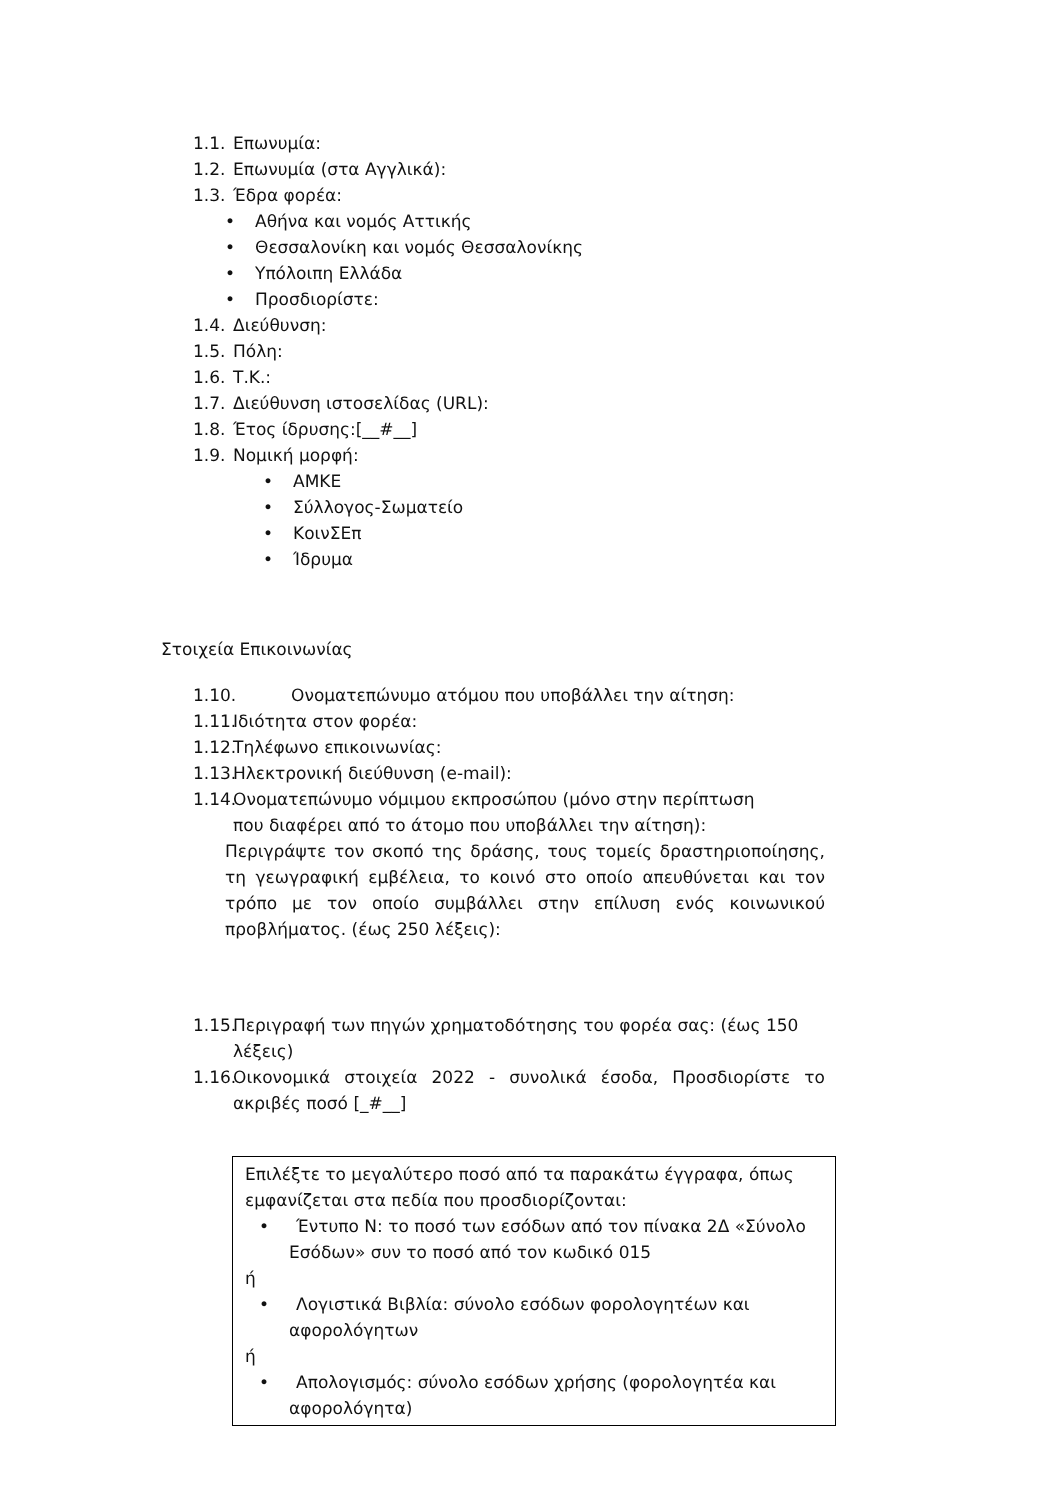1.1. Επωνυμία:
1.2. Επωνυμία (στα Αγγλικά):
1.3. Έδρα φορέα:
• Αθήνα και νομός Αττικής
• Θεσσαλονίκη και νομός Θεσσαλονίκης
• Υπόλοιπη Ελλάδα
• Προσδιορίστε:
1.4. Διεύθυνση:
1.5. Πόλη:
1.6. Τ.Κ.:
1.7. Διεύθυνση ιστοσελίδας (URL):
1.8. Έτος ίδρυσης:[__#__]
1.9. Νομική μορφή:
• ΑΜΚΕ
• Σύλλογος-Σωματείο
• ΚοινΣΕπ
• Ίδρυμα
Στοιχεία Επικοινωνίας
1.10. Ονοματεπώνυμο ατόμου που υποβάλλει την αίτηση:
1.11. Ιδιότητα στον φορέα:
1.12. Τηλέφωνο επικοινωνίας:
1.13. Ηλεκτρονική διεύθυνση (e-mail):
1.14. Ονοματεπώνυμο νόμιμου εκπροσώπου (μόνο στην περίπτωση
που διαφέρει από το άτομο που υποβάλλει την αίτηση):
Περιγράψτε τον σκοπό της δράσης, τους τομείς δραστηριοποίησης, τη γεωγραφική εμβέλεια, το κοινό στο οποίο απευθύνεται και τον τρόπο με τον οποίο συμβάλλει στην επίλυση ενός κοινωνικού προβλήματος. (έως 250 λέξεις):
1.15. Περιγραφή των πηγών χρηματοδότησης του φορέα σας: (έως 150 λέξεις)
1.16. Οικονομικά στοιχεία 2022 - συνολικά έσοδα, Προσδιορίστε το ακριβές ποσό [_#__]
Επιλέξτε το μεγαλύτερο ποσό από τα παρακάτω έγγραφα, όπως εμφανίζεται στα πεδία που προσδιορίζονται:
• Έντυπο Ν: το ποσό των εσόδων από τον πίνακα 2Δ «Σύνολο Εσόδων» συν το ποσό από τον κωδικό 015
ή
• Λογιστικά Βιβλία: σύνολο εσόδων φορολογητέων και αφορολόγητων
ή
• Απολογισμός: σύνολο εσόδων χρήσης (φορολογητέα και αφορολόγητα)